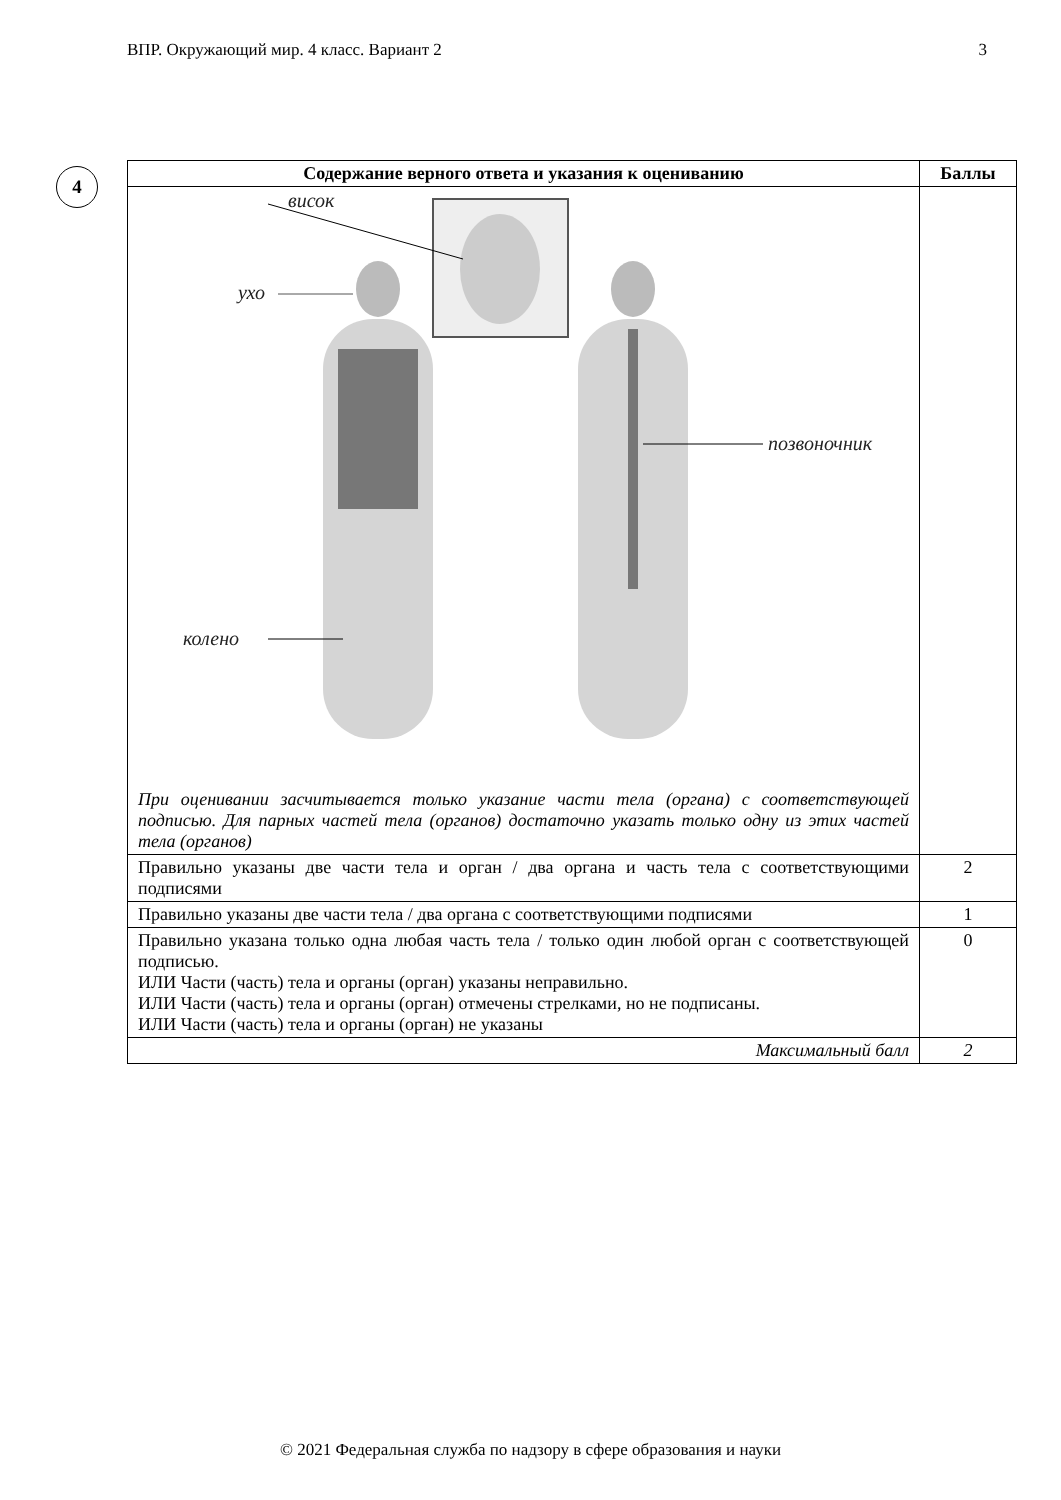ВПР. Окружающий мир. 4 класс. Вариант 2 3
4
| Содержание верного ответа и указания к оцениванию | Баллы |
| --- | --- |
| висок ухо колено позвоночник При оценивании засчитывается только указание части тела (органа) с соответствующей подписью. Для парных частей тела (органов) достаточно указать только одну из этих частей тела (органов) | |
| Правильно указаны две части тела и орган / два органа и часть тела с соответствующими подписями | 2 |
| Правильно указаны две части тела / два органа с соответствующими подписями | 1 |
| Правильно указана только одна любая часть тела / только один любой орган с соответствующей подписью. ИЛИ Части (часть) тела и органы (орган) указаны неправильно. ИЛИ Части (часть) тела и органы (орган) отмечены стрелками, но не подписаны. ИЛИ Части (часть) тела и органы (орган) не указаны | 0 |
| Максимальный балл | 2 |
© 2021 Федеральная служба по надзору в сфере образования и науки